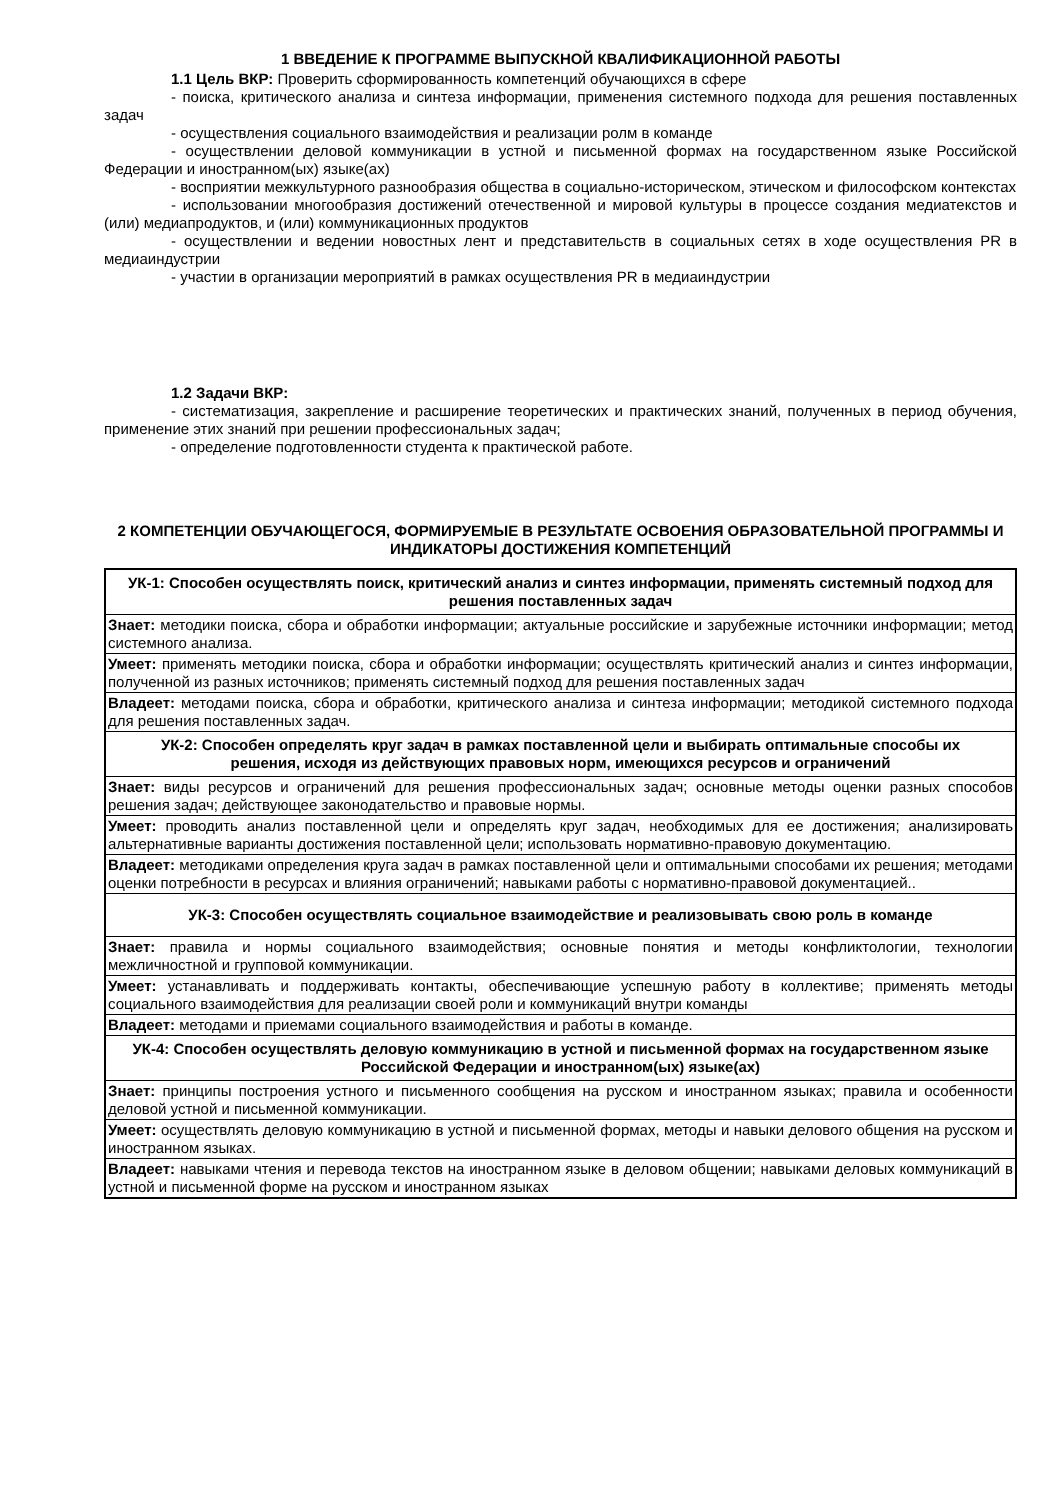1 ВВЕДЕНИЕ К ПРОГРАММЕ ВЫПУСКНОЙ КВАЛИФИКАЦИОННОЙ РАБОТЫ
1.1 Цель ВКР: Проверить сформированность компетенций обучающихся в сфере
- поиска, критического анализа и синтеза информации, применения системного подхода для решения поставленных задач
- осуществления социального взаимодействия и реализации ролм в команде
- осуществлении деловой коммуникации в устной и письменной формах на государственном языке Российской Федерации и иностранном(ых) языке(ах)
- восприятии межкультурного разнообразия общества в социально-историческом, этическом и философском контекстах
- использовании многообразия достижений отечественной и мировой культуры в процессе создания медиатекстов и (или) медиапродуктов, и (или) коммуникационных продуктов
- осуществлении и ведении новостных лент и представительств в социальных сетях в ходе осуществления PR в медиаиндустрии
- участии в организации мероприятий в рамках осуществления PR в медиаиндустрии
1.2 Задачи ВКР:
- систематизация, закрепление и расширение теоретических и практических знаний, полученных в период обучения, применение этих знаний при решении профессиональных задач;
- определение подготовленности студента к практической работе.
2 КОМПЕТЕНЦИИ ОБУЧАЮЩЕГОСЯ, ФОРМИРУЕМЫЕ В РЕЗУЛЬТАТЕ ОСВОЕНИЯ ОБРАЗОВАТЕЛЬНОЙ ПРОГРАММЫ И ИНДИКАТОРЫ ДОСТИЖЕНИЯ КОМПЕТЕНЦИЙ
| УК-1: Способен осуществлять поиск, критический анализ и синтез информации, применять системный подход для решения поставленных задач |
| Знает: методики поиска, сбора и обработки информации; актуальные российские и зарубежные источники информации; метод системного анализа. |
| Умеет: применять методики поиска, сбора и обработки информации; осуществлять критический анализ и синтез информации, полученной из разных источников; применять системный подход для решения поставленных задач |
| Владеет: методами поиска, сбора и обработки, критического анализа и синтеза информации; методикой системного подхода для решения поставленных задач. |
| УК-2: Способен определять круг задач в рамках поставленной цели и выбирать оптимальные способы их решения, исходя из действующих правовых норм, имеющихся ресурсов и ограничений |
| Знает: виды ресурсов и ограничений для решения профессиональных задач; основные методы оценки разных способов решения задач; действующее законодательство и правовые нормы. |
| Умеет: проводить анализ поставленной цели и определять круг задач, необходимых для ее достижения; анализировать альтернативные варианты достижения поставленной цели; использовать нормативно-правовую документацию. |
| Владеет: методиками определения круга задач в рамках поставленной цели и оптимальными способами их решения; методами оценки потребности в ресурсах и влияния ограничений; навыками работы с нормативно-правовой документацией.. |
| УК-3: Способен осуществлять социальное взаимодействие и реализовывать свою роль в команде |
| Знает: правила и нормы социального взаимодействия; основные понятия и методы конфликтологии, технологии межличностной и групповой коммуникации. |
| Умеет: устанавливать и поддерживать контакты, обеспечивающие успешную работу в коллективе; применять методы социального взаимодействия для реализации своей роли и коммуникаций внутри команды |
| Владеет: методами и приемами социального взаимодействия и работы в команде. |
| УК-4: Способен осуществлять деловую коммуникацию в устной и письменной формах на государственном языке Российской Федерации и иностранном(ых) языке(ах) |
| Знает: принципы построения устного и письменного сообщения на русском и иностранном языках; правила и особенности деловой устной и письменной коммуникации. |
| Умеет: осуществлять деловую коммуникацию в устной и письменной формах, методы и навыки делового общения на русском и иностранном языках. |
| Владеет: навыками чтения и перевода текстов на иностранном языке в деловом общении; навыками деловых коммуникаций в устной и письменной форме на русском и иностранном языках |